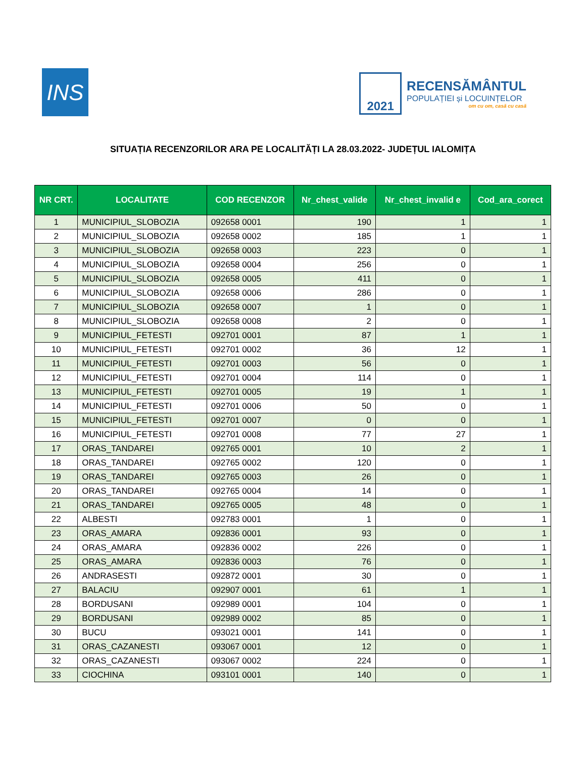INS
2021
RECENSĂMÂNTUL
POPULAȚIEI și LOCUINȚELOR
om cu om, casă cu casă
SITUAȚIA RECENZORILOR ARA PE LOCALITĂȚI LA 28.03.2022- JUDEȚUL IALOMIȚA
| NR CRT. | LOCALITATE | COD RECENZOR | Nr_chest_valide | Nr_chest_invalid e | Cod_ara_corect |
| --- | --- | --- | --- | --- | --- |
| 1 | MUNICIPIUL_SLOBOZIA | 092658 0001 | 190 | 1 | 1 |
| 2 | MUNICIPIUL_SLOBOZIA | 092658 0002 | 185 | 1 | 1 |
| 3 | MUNICIPIUL_SLOBOZIA | 092658 0003 | 223 | 0 | 1 |
| 4 | MUNICIPIUL_SLOBOZIA | 092658 0004 | 256 | 0 | 1 |
| 5 | MUNICIPIUL_SLOBOZIA | 092658 0005 | 411 | 0 | 1 |
| 6 | MUNICIPIUL_SLOBOZIA | 092658 0006 | 286 | 0 | 1 |
| 7 | MUNICIPIUL_SLOBOZIA | 092658 0007 | 1 | 0 | 1 |
| 8 | MUNICIPIUL_SLOBOZIA | 092658 0008 | 2 | 0 | 1 |
| 9 | MUNICIPIUL_FETESTI | 092701 0001 | 87 | 1 | 1 |
| 10 | MUNICIPIUL_FETESTI | 092701 0002 | 36 | 12 | 1 |
| 11 | MUNICIPIUL_FETESTI | 092701 0003 | 56 | 0 | 1 |
| 12 | MUNICIPIUL_FETESTI | 092701 0004 | 114 | 0 | 1 |
| 13 | MUNICIPIUL_FETESTI | 092701 0005 | 19 | 1 | 1 |
| 14 | MUNICIPIUL_FETESTI | 092701 0006 | 50 | 0 | 1 |
| 15 | MUNICIPIUL_FETESTI | 092701 0007 | 0 | 0 | 1 |
| 16 | MUNICIPIUL_FETESTI | 092701 0008 | 77 | 27 | 1 |
| 17 | ORAS_TANDAREI | 092765 0001 | 10 | 2 | 1 |
| 18 | ORAS_TANDAREI | 092765 0002 | 120 | 0 | 1 |
| 19 | ORAS_TANDAREI | 092765 0003 | 26 | 0 | 1 |
| 20 | ORAS_TANDAREI | 092765 0004 | 14 | 0 | 1 |
| 21 | ORAS_TANDAREI | 092765 0005 | 48 | 0 | 1 |
| 22 | ALBESTI | 092783 0001 | 1 | 0 | 1 |
| 23 | ORAS_AMARA | 092836 0001 | 93 | 0 | 1 |
| 24 | ORAS_AMARA | 092836 0002 | 226 | 0 | 1 |
| 25 | ORAS_AMARA | 092836 0003 | 76 | 0 | 1 |
| 26 | ANDRASESTI | 092872 0001 | 30 | 0 | 1 |
| 27 | BALACIU | 092907 0001 | 61 | 1 | 1 |
| 28 | BORDUSANI | 092989 0001 | 104 | 0 | 1 |
| 29 | BORDUSANI | 092989 0002 | 85 | 0 | 1 |
| 30 | BUCU | 093021 0001 | 141 | 0 | 1 |
| 31 | ORAS_CAZANESTI | 093067 0001 | 12 | 0 | 1 |
| 32 | ORAS_CAZANESTI | 093067 0002 | 224 | 0 | 1 |
| 33 | CIOCHINA | 093101 0001 | 140 | 0 | 1 |